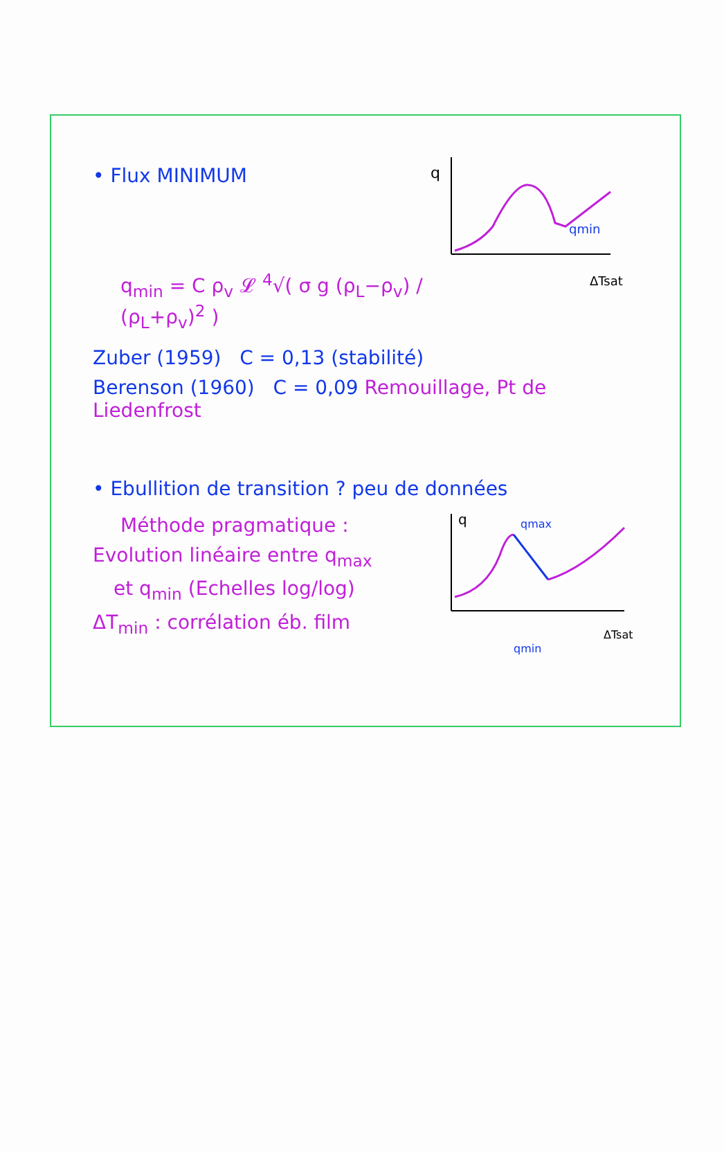• Flux MINIMUM
q<sub>min</sub> = C ρ<sub>v</sub> 𝓛 <sup>4</sup>√( σ g (ρ<sub>L</sub>−ρ<sub>v</sub>) / (ρ<sub>L</sub>+ρ<sub>v</sub>)<sup>2</sup> )
q
qmin
ΔTsat
Zuber (1959) C = 0,13 (stabilité)
Berenson (1960) C = 0,09 Remouillage, Pt de Liedenfrost
• Ebullition de transition ? peu de données
Méthode pragmatique :
Evolution linéaire entre q<sub>max</sub>
et q<sub>min</sub> (Echelles log/log)
ΔT<sub>min</sub> : corrélation éb. film
q
qmax
qmin
ΔTsat